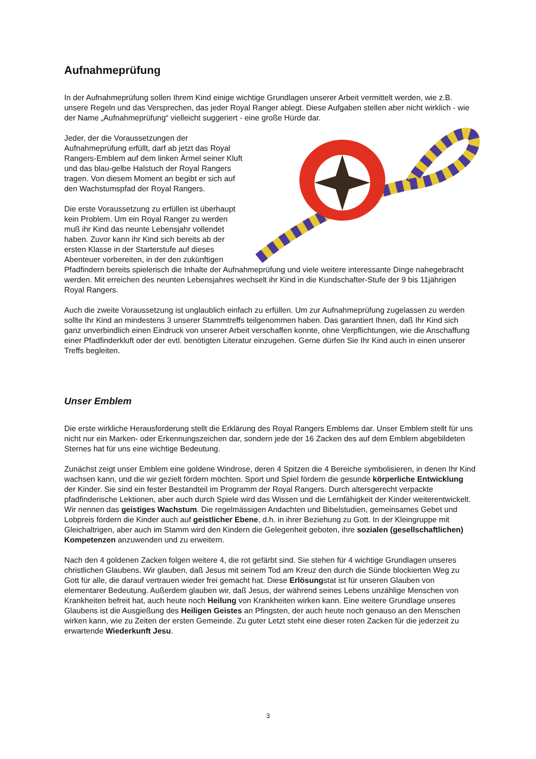Aufnahmeprüfung
In der Aufnahmeprüfung sollen Ihrem Kind einige wichtige Grundlagen unserer Arbeit vermittelt werden, wie z.B. unsere Regeln und das Versprechen, das jeder Royal Ranger ablegt. Diese Aufgaben stellen aber nicht wirklich - wie der Name „Aufnahmeprüfung“ vielleicht suggeriert - eine große Hürde dar.
Jeder, der die Voraussetzungen der Aufnahmeprüfung erfüllt, darf ab jetzt das Royal Rangers-Emblem auf dem linken Ärmel seiner Kluft und das blau-gelbe Halstuch der Royal Rangers tragen. Von diesem Moment an begibt er sich auf den Wachstumspfad der Royal Rangers.
Die erste Voraussetzung zu erfüllen ist überhaupt kein Problem. Um ein Royal Ranger zu werden muß ihr Kind das neunte Lebensjahr vollendet haben. Zuvor kann ihr Kind sich bereits ab der ersten Klasse in der Starterstufe auf dieses Abenteuer vorbereiten, in der den zukünftigen Pfadfindern bereits spielerisch die Inhalte der Aufnahmeprüfung und viele weitere interessante Dinge nahegebracht werden. Mit erreichen des neunten Lebensjahres wechselt ihr Kind in die Kundschafter-Stufe der 9 bis 11jährigen Royal Rangers.
Auch die zweite Voraussetzung ist unglaublich einfach zu erfüllen. Um zur Aufnahmeprüfung zugelassen zu werden sollte Ihr Kind an mindestens 3 unserer Stammtreffs teilgenommen haben. Das garantiert Ihnen, daß Ihr Kind sich ganz unverbindlich einen Eindruck von unserer Arbeit verschaffen konnte, ohne Verpflichtungen, wie die Anschaffung einer Pfadfinderkluft oder der evtl. benötigten Literatur einzugehen. Gerne dürfen Sie Ihr Kind auch in einen unserer Treffs begleiten.
Unser Emblem
Die erste wirkliche Herausforderung stellt die Erklärung des Royal Rangers Emblems dar. Unser Emblem stellt für uns nicht nur ein Marken- oder Erkennungszeichen dar, sondern jede der 16 Zacken des auf dem Emblem abgebildeten Sternes hat für uns eine wichtige Bedeutung.
Zunächst zeigt unser Emblem eine goldene Windrose, deren 4 Spitzen die 4 Bereiche symbolisieren, in denen Ihr Kind wachsen kann, und die wir gezielt fördern möchten. Sport und Spiel fördern die gesunde körperliche Entwicklung der Kinder. Sie sind ein fester Bestandteil im Programm der Royal Rangers. Durch altersgerecht verpackte pfadfinderische Lektionen, aber auch durch Spiele wird das Wissen und die Lernfähigkeit der Kinder weiterentwickelt. Wir nennen das geistiges Wachstum. Die regelmässigen Andachten und Bibelstudien, gemeinsames Gebet und Lobpreis fördern die Kinder auch auf geistlicher Ebene, d.h. in ihrer Beziehung zu Gott. In der Kleingruppe mit Gleichaltrigen, aber auch im Stamm wird den Kindern die Gelegenheit geboten, ihre sozialen (gesellschaftlichen) Kompetenzen anzuwenden und zu erweitern.
Nach den 4 goldenen Zacken folgen weitere 4, die rot gefärbt sind. Sie stehen für 4 wichtige Grundlagen unseres christlichen Glaubens. Wir glauben, daß Jesus mit seinem Tod am Kreuz den durch die Sünde blockierten Weg zu Gott für alle, die darauf vertrauen wieder frei gemacht hat. Diese Erlösungstat ist für unseren Glauben von elementarer Bedeutung. Außerdem glauben wir, daß Jesus, der während seines Lebens unzählige Menschen von Krankheiten befreit hat, auch heute noch Heilung von Krankheiten wirken kann. Eine weitere Grundlage unseres Glaubens ist die Ausgießung des Heiligen Geistes an Pfingsten, der auch heute noch genauso an den Menschen wirken kann, wie zu Zeiten der ersten Gemeinde. Zu guter Letzt steht eine dieser roten Zacken für die jederzeit zu erwartende Wiederkunft Jesu.
3